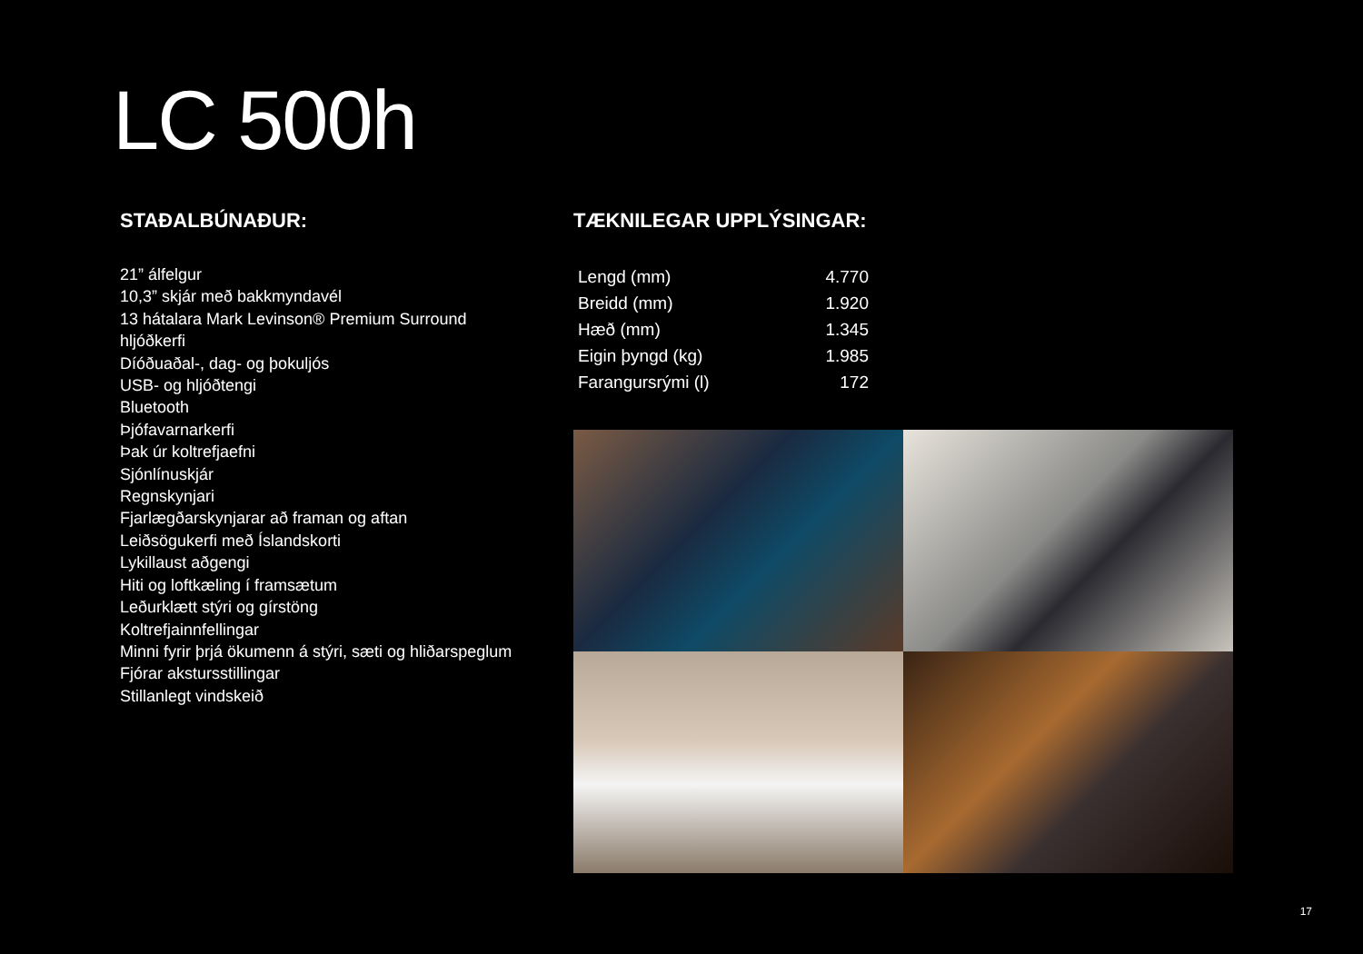LC 500h
STAÐALBÚNAÐUR:
21” álfelgur
10,3” skjár með bakkmyndavél
13 hátalara Mark Levinson® Premium Surround hljóðkerfi
Díóðuaðal-, dag- og þokuljós
USB- og hljóðtengi
Bluetooth
Þjófavarnarkerfi
Þak úr koltrefjaefni
Sjónlínuskjár
Regnskynjari
Fjarlægðarskynjarar að framan og aftan
Leiðsögukerfi með Íslandskorti
Lykillaust aðgengi
Hiti og loftkæling í framsætum
Leðurklætt stýri og gírstöng
Koltrefjainnfellingar
Minni fyrir þrjá ökumenn á stýri, sæti og hliðarspeglum
Fjórar akstursstillingar
Stillanlegt vindskeið
TÆKNILEGAR UPPLÝSINGAR:
| Lengd (mm) | 4.770 |
| Breidd (mm) | 1.920 |
| Hæð (mm) | 1.345 |
| Eigin þyngd (kg) | 1.985 |
| Farangursrými (l) | 172 |
17